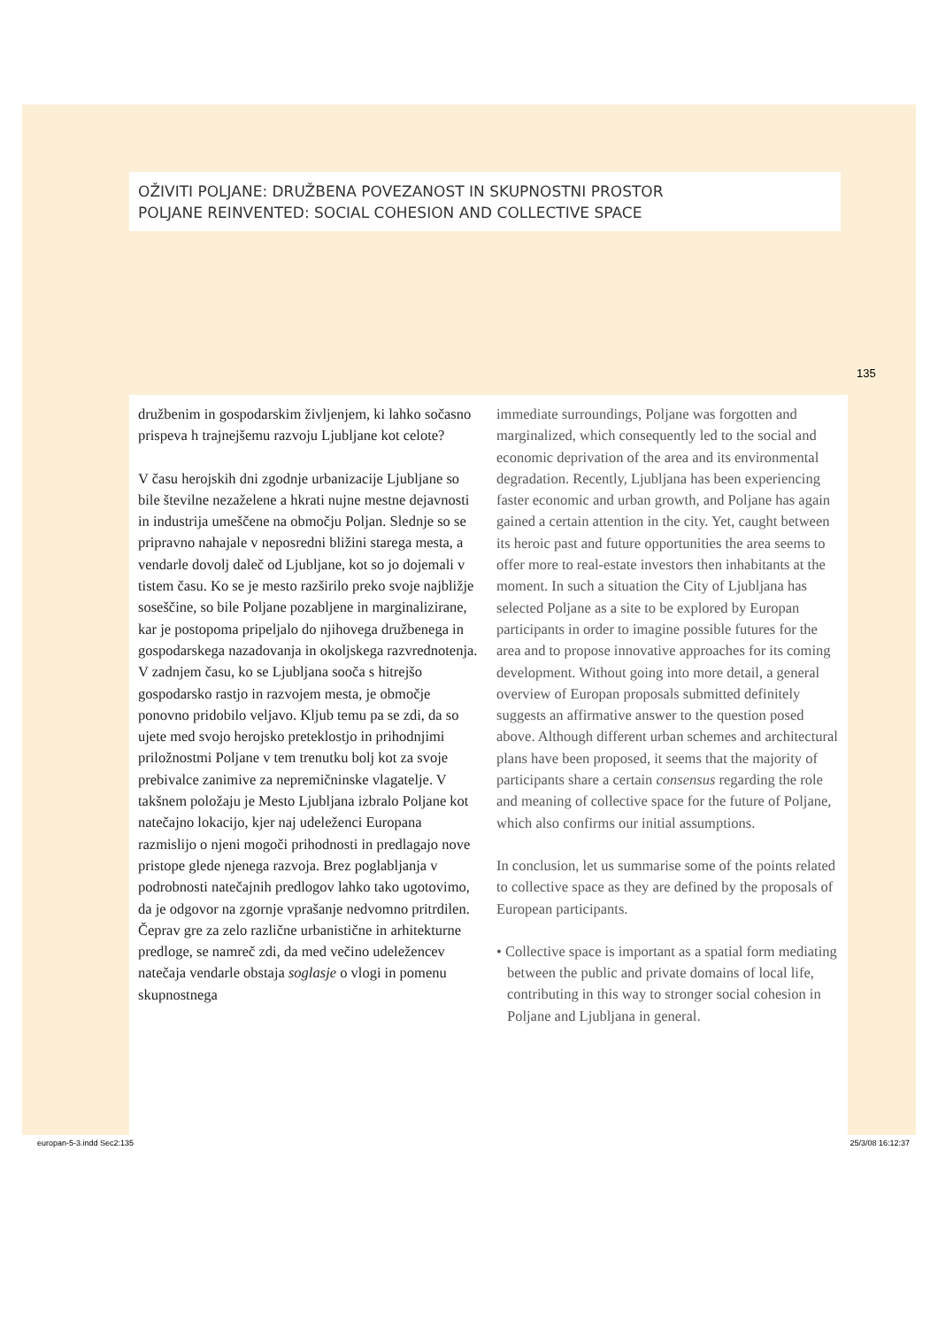OŽIVITI POLJANE: DRUŽBENA POVEZANOST IN SKUPNOSTNI PROSTOR
POLJANE REINVENTED: SOCIAL COHESION AND COLLECTIVE SPACE
135
družbenim in gospodarskim življenjem, ki lahko sočasno prispeva h trajnejšemu razvoju Ljubljane kot celote?
V času herojskih dni zgodnje urbanizacije Ljubljane so bile številne nezaželene a hkrati nujne mestne dejavnosti in industrija umeščene na območju Poljan. Slednje so se pripravno nahajale v neposredni bližini starega mesta, a vendarle dovolj daleč od Ljubljane, kot so jo dojemali v tistem času. Ko se je mesto razširilo preko svoje najbližje soseščine, so bile Poljane pozabljene in marginalizirane, kar je postopoma pripeljalo do njihovega družbenega in gospodarskega nazadovanja in okoljskega razvrednotenja. V zadnjem času, ko se Ljubljana sooča s hitrejšo gospodarsko rastjo in razvojem mesta, je območje ponovno pridobilo veljavo. Kljub temu pa se zdi, da so ujete med svojo herojsko preteklostjo in prihodnjimi priložnostmi Poljane v tem trenutku bolj kot za svoje prebivalce zanimive za nepremičninske vlagatelje. V takšnem položaju je Mesto Ljubljana izbralo Poljane kot natečajno lokacijo, kjer naj udeleženci Europana razmislijo o njeni mogoči prihodnosti in predlagajo nove pristope glede njenega razvoja. Brez poglabljanja v podrobnosti natečajnih predlogov lahko tako ugotovimo, da je odgovor na zgornje vprašanje nedvomno pritrdilen. Čeprav gre za zelo različne urbanistične in arhitekturne predloge, se namreč zdi, da med večino udeležencev natečaja vendarle obstaja soglasje o vlogi in pomenu skupnostnega
immediate surroundings, Poljane was forgotten and marginalized, which consequently led to the social and economic deprivation of the area and its environmental degradation. Recently, Ljubljana has been experiencing faster economic and urban growth, and Poljane has again gained a certain attention in the city. Yet, caught between its heroic past and future opportunities the area seems to offer more to real-estate investors then inhabitants at the moment. In such a situation the City of Ljubljana has selected Poljane as a site to be explored by Europan participants in order to imagine possible futures for the area and to propose innovative approaches for its coming development. Without going into more detail, a general overview of Europan proposals submitted definitely suggests an affirmative answer to the question posed above. Although different urban schemes and architectural plans have been proposed, it seems that the majority of participants share a certain consensus regarding the role and meaning of collective space for the future of Poljane, which also confirms our initial assumptions.
In conclusion, let us summarise some of the points related to collective space as they are defined by the proposals of European participants.
• Collective space is important as a spatial form mediating between the public and private domains of local life, contributing in this way to stronger social cohesion in Poljane and Ljubljana in general.
europan-5-3.indd Sec2:135 25/3/08 16:12:37